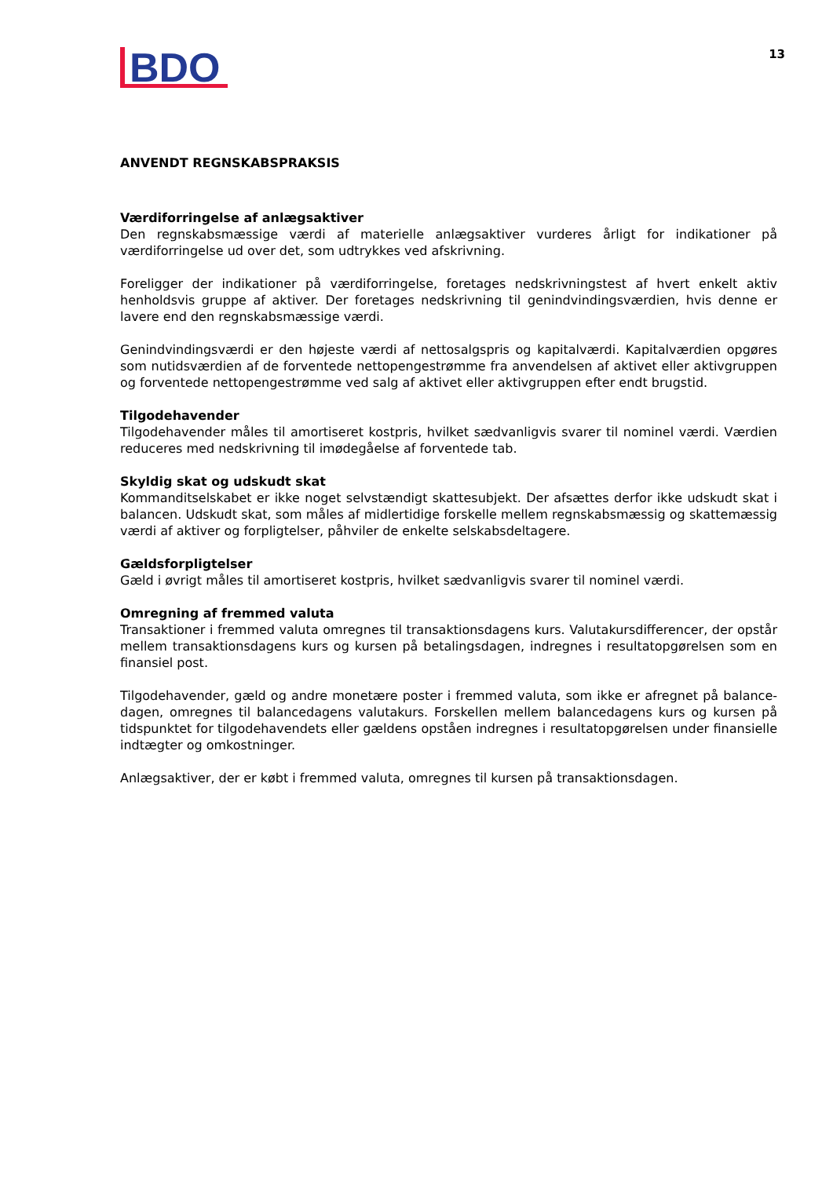BDO
13
ANVENDT REGNSKABSPRAKSIS
Værdiforringelse af anlægsaktiver
Den regnskabsmæssige værdi af materielle anlægsaktiver vurderes årligt for indikationer på værdiforringelse ud over det, som udtrykkes ved afskrivning.
Foreligger der indikationer på værdiforringelse, foretages nedskrivningstest af hvert enkelt aktiv henholdsvis gruppe af aktiver. Der foretages nedskrivning til genindvindingsværdien, hvis denne er lavere end den regnskabsmæssige værdi.
Genindvindingsværdi er den højeste værdi af nettosalgspris og kapitalværdi. Kapitalværdien opgøres som nutidsværdien af de forventede nettopengestrømme fra anvendelsen af aktivet eller aktivgruppen og forventede nettopengestrømme ved salg af aktivet eller aktivgruppen efter endt brugstid.
Tilgodehavender
Tilgodehavender måles til amortiseret kostpris, hvilket sædvanligvis svarer til nominel værdi. Værdien reduceres med nedskrivning til imødegåelse af forventede tab.
Skyldig skat og udskudt skat
Kommanditselskabet er ikke noget selvstændigt skattesubjekt. Der afsættes derfor ikke udskudt skat i balancen. Udskudt skat, som måles af midlertidige forskelle mellem regnskabsmæssig og skattemæssig værdi af aktiver og forpligtelser, påhviler de enkelte selskabsdeltagere.
Gældsforpligtelser
Gæld i øvrigt måles til amortiseret kostpris, hvilket sædvanligvis svarer til nominel værdi.
Omregning af fremmed valuta
Transaktioner i fremmed valuta omregnes til transaktionsdagens kurs. Valutakursdifferencer, der opstår mellem transaktionsdagens kurs og kursen på betalingsdagen, indregnes i resultatopgørelsen som en finansiel post.
Tilgodehavender, gæld og andre monetære poster i fremmed valuta, som ikke er afregnet på balance-dagen, omregnes til balancedagens valutakurs. Forskellen mellem balancedagens kurs og kursen på tidspunktet for tilgodehavendets eller gældens opståen indregnes i resultatopgørelsen under finansielle indtægter og omkostninger.
Anlægsaktiver, der er købt i fremmed valuta, omregnes til kursen på transaktionsdagen.